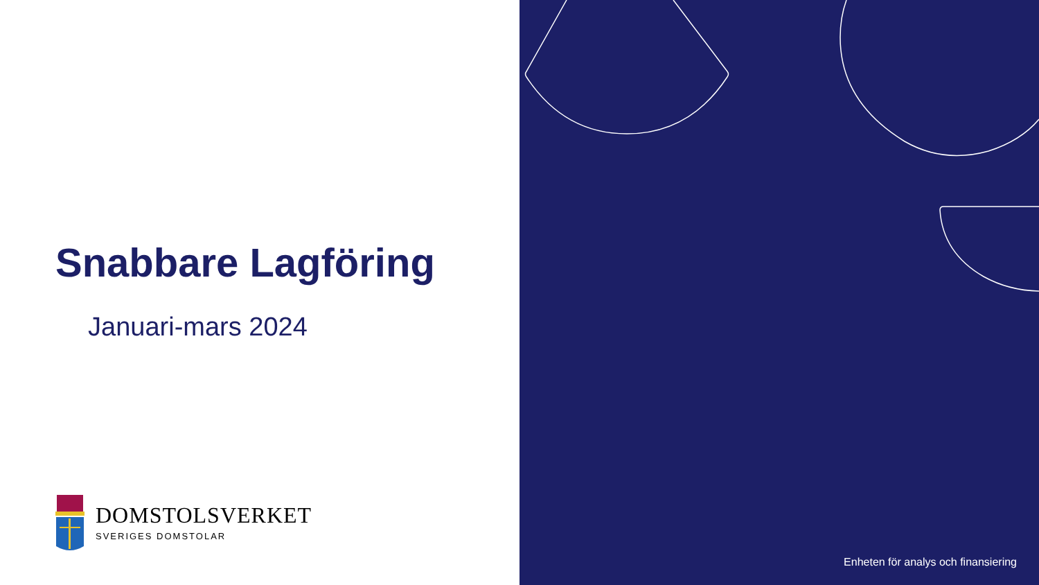Snabbare Lagföring
Januari-mars 2024
DOMSTOLSVERKET
SVERIGES DOMSTOLAR
Enheten för analys och finansiering